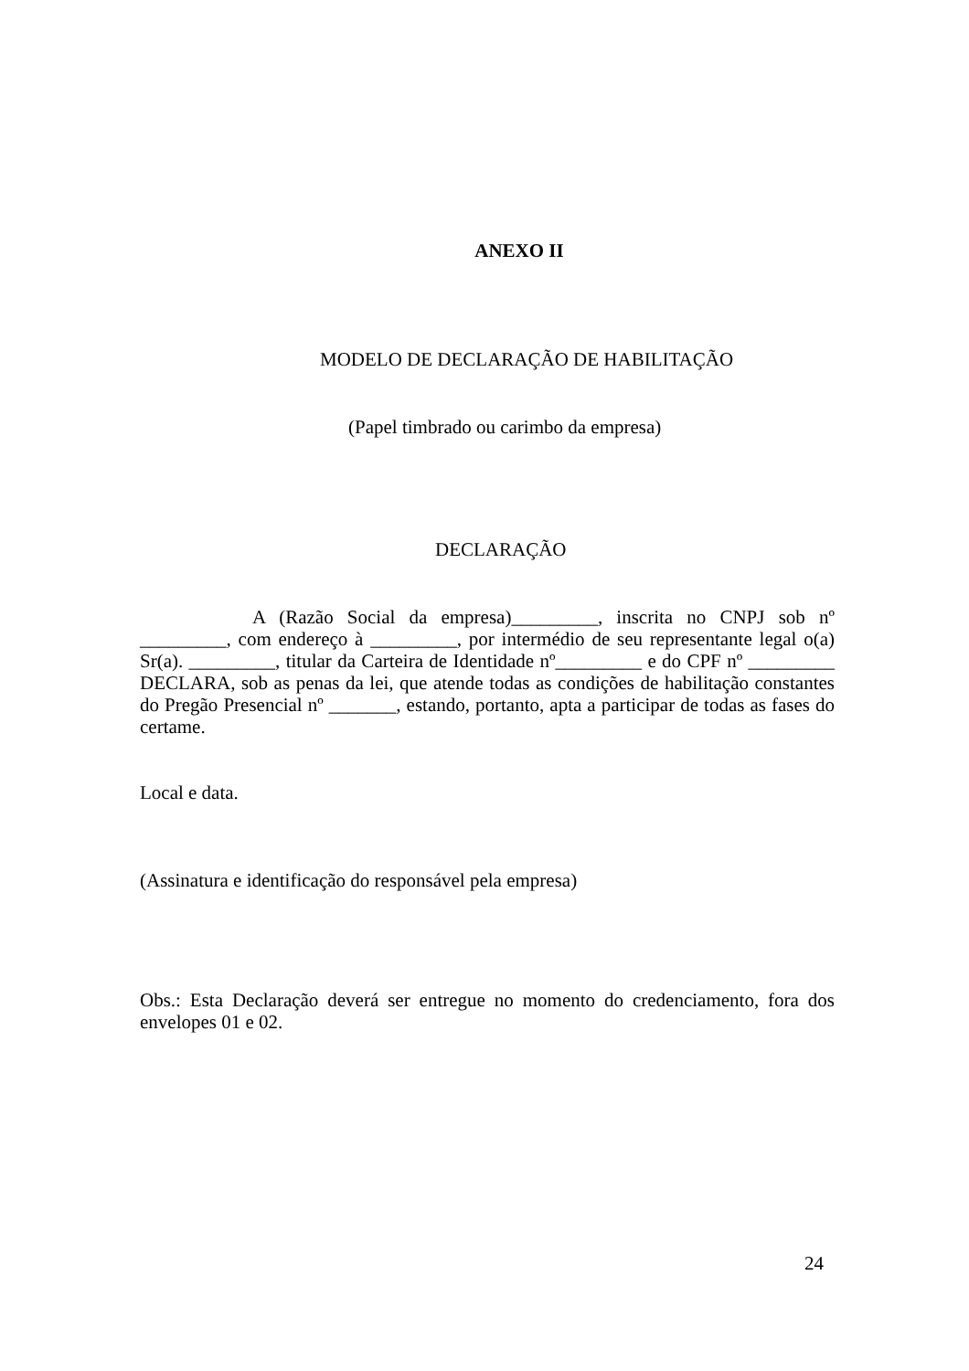ANEXO II
MODELO DE DECLARAÇÃO DE HABILITAÇÃO
(Papel timbrado ou carimbo da empresa)
DECLARAÇÃO
A (Razão Social da empresa)_________, inscrita no CNPJ sob nº _________, com endereço à _________, por intermédio de seu representante legal o(a) Sr(a). _________, titular da Carteira de Identidade nº_________ e do CPF nº _________ DECLARA, sob as penas da lei, que atende todas as condições de habilitação constantes do Pregão Presencial nº _______, estando, portanto, apta a participar de todas as fases do certame.
Local e data.
(Assinatura e identificação do responsável pela empresa)
Obs.: Esta Declaração deverá ser entregue no momento do credenciamento, fora dos envelopes 01 e 02.
24